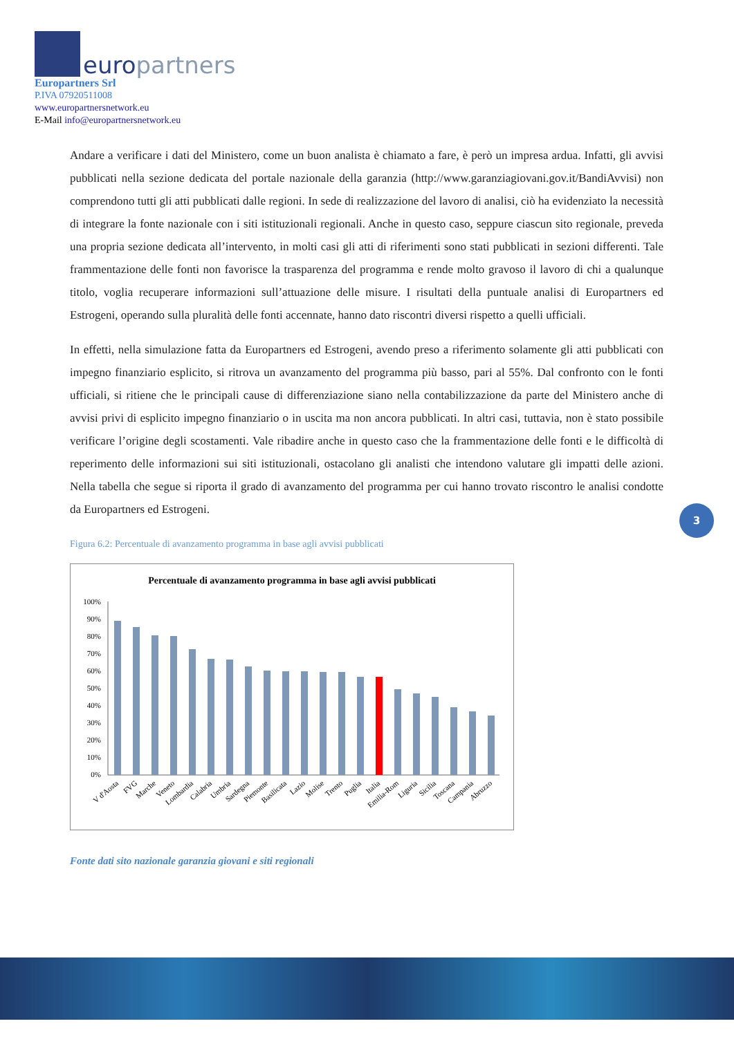europartners
Europartners Srl
P.IVA 07920511008
www.europartnersnetwork.eu
E-Mail info@europartnersnetwork.eu
Andare a verificare i dati del Ministero, come un buon analista è chiamato a fare, è però un impresa ardua. Infatti, gli avvisi pubblicati nella sezione dedicata del portale nazionale della garanzia (http://www.garanziagiovani.gov.it/BandiAvvisi) non comprendono tutti gli atti pubblicati dalle regioni. In sede di realizzazione del lavoro di analisi, ciò ha evidenziato la necessità di integrare la fonte nazionale con i siti istituzionali regionali. Anche in questo caso, seppure ciascun sito regionale, preveda una propria sezione dedicata all’intervento, in molti casi gli atti di riferimenti sono stati pubblicati in sezioni differenti. Tale frammentazione delle fonti non favorisce la trasparenza del programma e rende molto gravoso il lavoro di chi a qualunque titolo, voglia recuperare informazioni sull’attuazione delle misure. I risultati della puntuale analisi di Europartners ed Estrogeni, operando sulla pluralità delle fonti accennate, hanno dato riscontri diversi rispetto a quelli ufficiali.
In effetti, nella simulazione fatta da Europartners ed Estrogeni, avendo preso a riferimento solamente gli atti pubblicati con impegno finanziario esplicito, si ritrova un avanzamento del programma più basso, pari al 55%. Dal confronto con le fonti ufficiali, si ritiene che le principali cause di differenziazione siano nella contabilizzazione da parte del Ministero anche di avvisi privi di esplicito impegno finanziario o in uscita ma non ancora pubblicati. In altri casi, tuttavia, non è stato possibile verificare l’origine degli scostamenti. Vale ribadire anche in questo caso che la frammentazione delle fonti e le difficoltà di reperimento delle informazioni sui siti istituzionali, ostacolano gli analisti che intendono valutare gli impatti delle azioni. Nella tabella che segue si riporta il grado di avanzamento del programma per cui hanno trovato riscontro le analisi condotte da Europartners ed Estrogeni.
Figura 6.2: Percentuale di avanzamento programma in base agli avvisi pubblicati
Percentuale di avanzamento programma in base agli avvisi pubblicati
100%
90%
80%
70%
60%
50%
40%
30%
20%
10%
0%
V d'Aosta
FVG
Marche
Veneto
Lombardia
Calabria
Umbria
Sardegna
Piemonte
Basilicata
Lazio
Molise
Trento
Puglia
Italia
Emilia-Rom
Liguria
Sicilia
Toscana
Campania
Abruzzo
Fonte dati sito nazionale garanzia giovani e siti regionali
3